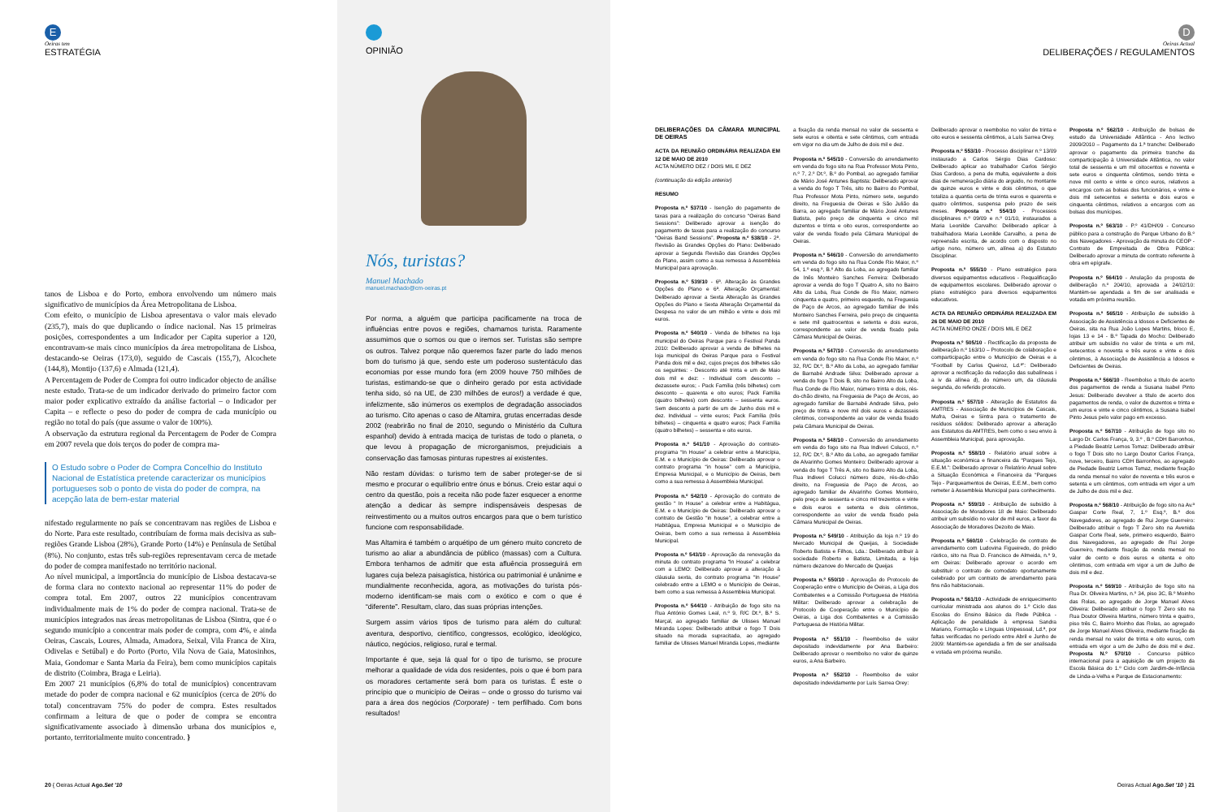E
Oeiras tem
ESTRATÉGIA
tanos de Lisboa e do Porto, embora envolvendo um número mais significativo de municípios da Área Metropolitana de Lisboa.
Com efeito, o município de Lisboa apresentava o valor mais elevado (235,7), mais do que duplicando o índice nacional. Nas 15 primeiras posições, correspondentes a um Indicador per Capita superior a 120, encontravam-se mais cinco municípios da área metropolitana de Lisboa, destacando-se Oeiras (173,0), seguido de Cascais (155,7), Alcochete (144,8), Montijo (137,6) e Almada (121,4).
A Percentagem de Poder de Compra foi outro indicador objecto de análise neste estudo. Trata-se de um indicador derivado do primeiro factor com maior poder explicativo extraído da análise factorial – o Indicador per Capita – e reflecte o peso do poder de compra de cada município ou região no total do país (que assume o valor de 100%).
A observação da estrutura regional da Percentagem de Poder de Compra em 2007 revela que dois terços do poder de compra ma-
O Estudo sobre o Poder de Compra Concelhio do Instituto Nacional de Estatística pretende caracterizar os municípios portugueses sob o ponto de vista do poder de compra, na acepção lata de bem-estar material
nifestado regularmente no país se concentravam nas regiões de Lisboa e do Norte. Para este resultado, contribuíam de forma mais decisiva as sub-regiões Grande Lisboa (28%), Grande Porto (14%) e Península de Setúbal (8%). No conjunto, estas três sub-regiões representavam cerca de metade do poder de compra manifestado no território nacional.
Ao nível municipal, a importância do município de Lisboa destacava-se de forma clara no contexto nacional ao representar 11% do poder de compra total. Em 2007, outros 22 municípios concentravam individualmente mais de 1% do poder de compra nacional. Trata-se de municípios integrados nas áreas metropolitanas de Lisboa (Sintra, que é o segundo município a concentrar mais poder de compra, com 4%, e ainda Oeiras, Cascais, Loures, Almada, Amadora, Seixal, Vila Franca de Xira, Odivelas e Setúbal) e do Porto (Porto, Vila Nova de Gaia, Matosinhos, Maia, Gondomar e Santa Maria da Feira), bem como municípios capitais de distrito (Coimbra, Braga e Leiria).
Em 2007 21 municípios (6,8% do total de municípios) concentravam metade do poder de compra nacional e 62 municípios (cerca de 20% do total) concentravam 75% do poder de compra. Estes resultados confirmam a leitura de que o poder de compra se encontra significativamente associado à dimensão urbana dos municípios e, portanto, territorialmente muito concentrado. }
20 { Oeiras Actual Ago.Set '10
OPINIÃO
Nós, turistas?
Manuel Machado
manuel.machado@cm-oeiras.pt
Por norma, a alguém que participa pacificamente na troca de influências entre povos e regiões, chamamos turista. Raramente assumimos que o somos ou que o iremos ser. Turistas são sempre os outros. Talvez porque não queremos fazer parte do lado menos bom do turismo já que, sendo este um poderoso sustentáculo das economias por esse mundo fora (em 2009 houve 750 milhões de turistas, estimando-se que o dinheiro gerado por esta actividade tenha sido, só na UE, de 230 milhões de euros!) a verdade é que, infelizmente, são inúmeros os exemplos de degradação associados ao turismo. Cito apenas o caso de Altamira, grutas encerradas desde 2002 (reabrirão no final de 2010, segundo o Ministério da Cultura espanhol) devido à entrada maciça de turistas de todo o planeta, o que levou à propagação de microrganismos, prejudiciais a conservação das famosas pinturas rupestres aí existentes.
Não restam dúvidas: o turismo tem de saber proteger-se de si mesmo e procurar o equilíbrio entre ónus e bónus. Creio estar aqui o centro da questão, pois a receita não pode fazer esquecer a enorme atenção a dedicar às sempre indispensáveis despesas de reinvestimento ou a muitos outros encargos para que o bem turístico funcione com responsabilidade.
Mas Altamira é também o arquétipo de um género muito concreto de turismo ao aliar a abundância de público (massas) com a Cultura. Embora tenhamos de admitir que esta afluência prosseguirá em lugares cuja beleza paisagística, histórica ou patrimonial é unânime e mundialmente reconhecida, agora, as motivações do turista pós-moderno identificam-se mais com o exótico e com o que é “diferente”. Resultam, claro, das suas próprias intenções.
Surgem assim vários tipos de turismo para além do cultural: aventura, desportivo, científico, congressos, ecológico, ideológico, náutico, negócios, religioso, rural e termal.
Importante é que, seja lá qual for o tipo de turismo, se procure melhorar a qualidade de vida dos residentes, pois o que é bom para os moradores certamente será bom para os turistas. É este o princípio que o município de Oeiras – onde o grosso do turismo vai para a área dos negócios (Corporate) - tem perfilhado. Com bons resultados!
D
Oeiras Actual
DELIBERAÇÕES / REGULAMENTOS
DELIBERAÇÕES DA CÂMARA MUNICIPAL DE OEIRAS
ACTA DA REUNIÃO ORDINÁRIA REALIZADA EM 12 DE MAIO DE 2010
ACTA NÚMERO DEZ / DOIS MIL E DEZ
(continuação da edição anterior)
RESUMO
Proposta n.º 537/10 - Isenção do pagamento de taxas para a realização do concurso “Oeiras Band Sessions”: Deliberado aprovar a isenção do pagamento de taxas para a realização do concurso “Oeiras Band Sessions”. Proposta n.º 538/10 - 2ª. Revisão às Grandes Opções do Plano: Deliberado aprovar a Segunda Revisão das Grandes Opções do Plano, assim como a sua remessa à Assembleia Municipal para aprovação.
Proposta n.º 539/10 - 6ª. Alteração às Grandes Opções do Plano e 6ª. Alteração Orçamental: Deliberado aprovar a Sexta Alteração às Grandes Opções do Plano e Sexta Alteração Orçamental da Despesa no valor de um milhão e vinte e dois mil euros.
Proposta n.º 540/10 - Venda de bilhetes na loja municipal do Oeiras Parque para o Festival Panda 2010: Deliberado aprovar a venda de bilhetes na loja municipal do Oeiras Parque para o Festival Panda dois mil e dez, cujos preços dos bilhetes são os seguintes: - Desconto até trinta e um de Maio dois mil e dez: - Individual com desconto – dezassete euros; - Pack Família (três bilhetes) com desconto – quarenta e oito euros; Pack Família (quatro bilhetes) com desconto – sessenta euros. Sem desconto a partir de um de Junho dois mil e dez. Individual – vinte euros; Pack Família (três bilhetes) – cinquenta e quatro euros; Pack Família (quatro bilhetes) – sessenta e oito euros.
Proposta n.º 541/10 - Aprovação do contrato-programa “In House” a celebrar entre a Municípia, E.M. e o Município de Oeiras: Deliberado aprovar o contrato programa “in house” com a Municípia, Empresa Municipal, e o Município de Oeiras, bem como a sua remessa à Assembleia Municipal.
Proposta n.º 542/10 - Aprovação do contrato de gestão “ In House” a celebrar entre a Habitágua, E.M. e o Município de Oeiras: Deliberado aprovar o contrato de Gestão “in house”, a celebrar entre a Habitágua, Empresa Municipal e o Município de Oeiras, bem como a sua remessa à Assembleia Municipal.
Proposta n.º 543/10 - Aprovação da renovação da minuta do contrato programa “In House” a celebrar com a LEMO: Deliberado aprovar a alteração à cláusula sexta, do contrato programa “In House” celebrado entre a LEMO e o Município de Oeiras, bem como a sua remessa à Assembleia Municipal.
Proposta n.º 544/10 - Atribuição de fogo sito na Rua António Gomes Leal, n.º 9, R/C Dt.º, B.º S. Marçal, ao agregado familiar de Ulisses Manuel Miranda Lopes: Deliberado atribuir o fogo T Dois situado na morada supracitada, ao agregado familiar de Ulisses Manuel Miranda Lopes, mediante
a fixação da renda mensal no valor de sessenta e sete euros e oitenta e sete cêntimos, com entrada em vigor no dia um de Julho de dois mil e dez.
Proposta n.º 545/10 - Conversão do arrendamento em venda do fogo sito na Rua Professor Mota Pinto, n.º 7, 2.º Dt.º, B.º do Pombal, ao agregado familiar de Mário José Antunes Baptista: Deliberado aprovar a venda do fogo T Três, sito no Bairro do Pombal, Rua Professor Mota Pinto, número sete, segundo direito, na Freguesia de Oeiras e São Julião da Barra, ao agregado familiar de Mário José Antunes Batista, pelo preço de cinquenta e cinco mil duzentos e trinta e oito euros, correspondente ao valor de venda fixado pela Câmara Municipal de Oeiras.
Proposta n.º 546/10 - Conversão do arrendamento em venda do fogo sito na Rua Conde Rio Maior, n.º 54, 1.º esq.º, B.º Alto da Loba, ao agregado familiar de Inês Monteiro Sanches Ferreira: Deliberado aprovar a venda do fogo T Quatro A, sito no Bairro Alto da Loba, Rua Conde de Rio Maior, número cinquenta e quatro, primeiro esquerdo, na Freguesia de Paço de Arcos, ao agregado familiar de Inês Monteiro Sanches Ferreira, pelo preço de cinquenta e sete mil quatrocentos e setenta e dois euros, correspondente ao valor de venda fixado pela Câmara Municipal de Oeiras.
Proposta n.º 547/10 - Conversão do arrendamento em venda do fogo sito na Rua Conde Rio Maior, n.º 32, R/C Dt.º, B.º Alto da Loba, ao agregado familiar de Barnabé Andrade Silva: Deliberado aprovar a venda do fogo T Dois B, sito no Bairro Alto da Loba, Rua Conde de Rio Maior, número trinta e dois, rés-do-chão direito, na Freguesia de Paço de Arcos, ao agregado familiar de Barnabé Andrade Silva, pelo preço de trinta e nove mil dois euros e dezasseis cêntimos, correspondente ao valor de venda fixado pela Câmara Municipal de Oeiras.
Proposta n.º 548/10 - Conversão do arrendamento em venda do fogo sito na Rua Indiveri Colucci, n.º 12, R/C Dt.º, B.º Alto da Loba, ao agregado familiar de Alvarinho Gomes Monteiro: Deliberado aprovar a venda do fogo T Três A, sito no Bairro Alto da Loba, Rua Indiveri Colucci número doze, rés-do-chão direito, na Freguesia de Paço de Arcos, ao agregado familiar de Alvarinho Gomes Monteiro, pelo preço de sessenta e cinco mil trezentos e vinte e dois euros e setenta e dois cêntimos, correspondente ao valor de venda fixado pela Câmara Municipal de Oeiras.
Proposta n.º 549/10 - Atribuição da loja n.º 19 do Mercado Municipal de Queijas, à Sociedade Roberto Batista e Filhos, Lda.: Deliberado atribuir à sociedade Roberto e Batista, Limitada, a loja número dezanove do Mercado de Queijas
Proposta n.º 550/10 - Aprovação do Protocolo de Cooperação entre o Município de Oeiras, a Liga dos Combatentes e a Comissão Portuguesa de História Militar: Deliberado aprovar a celebração de Protocolo de Cooperação entre o Município de Oeiras, a Liga dos Combatentes e a Comissão Portuguesa de História Militar.
Proposta n.º 551/10 - Reembolso de valor depositado indevidamente por Ana Barbeiro: Deliberado aprovar o reembolso no valor de quinze euros, a Ana Barbeiro.
Proposta n.º 552/10 - Reembolso de valor depositado indevidamente por Luís Sarrea Orey:
Deliberado aprovar o reembolso no valor de trinta e oito euros e sessenta cêntimos, a Luís Sarrea Orey.
Proposta n.º 553/10 - Processo disciplinar n.º 13/09 instaurado a Carlos Sérgio Dias Cardoso: Deliberado aplicar ao trabalhador Carlos Sérgio Dias Cardoso, a pena de multa, equivalente a dois dias de remuneração diária do arguido, no montante de quinze euros e vinte e dois cêntimos, o que totaliza a quantia certa de trinta euros e quarenta e quatro cêntimos, suspensa pelo prazo de seis meses. Proposta n.º 554/10 - Processos disciplinares n.º 09/09 e n.º 01/10, instaurados a Maria Leonilde Carvalho: Deliberado aplicar à trabalhadora Maria Leonilde Carvalho, a pena de repreensão escrita, de acordo com o disposto no artigo nono, número um, alínea a) do Estatuto Disciplinar.
Proposta n.º 555/10 - Plano estratégico para diversos equipamentos educativos - Requalificação de equipamentos escolares. Deliberado aprovar o plano estratégico para diversos equipamentos educativos.
ACTA DA REUNIÃO ORDINÁRIA REALIZADA EM 26 DE MAIO DE 2010
ACTA NÚMERO ONZE / DOIS MIL E DEZ
Proposta n.º 505/10 - Rectificação da proposta de deliberação n.º 163/10 – Protocolo de colaboração e comparticipação entre o Município de Oeiras e a “Football by Carlos Queiroz, Ld.ª”: Deliberado aprovar a rectificação da redacção das subalíneas i a iv da alínea d), do número um, da cláusula segunda, do referido protocolo.
Proposta n.º 557/10 - Alteração de Estatutos da AMTRES - Associação de Municípios de Cascais, Mafra, Oeiras e Sintra para o tratamento de resíduos sólidos: Deliberado aprovar a alteração aos Estatutos da AMTRES, bem como o seu envio à Assembleia Municipal, para aprovação.
Proposta n.º 558/10 - Relatório anual sobre a situação económica e financeira da “Parques Tejo, E.E.M.”: Deliberado aprovar o Relatório Anual sobre a Situação Económica e Financeira da “Parques Tejo - Parqueamentos de Oeiras, E.E.M., bem como remeter à Assembleia Municipal para conhecimento.
Proposta n.º 559/10 - Atribuição de subsídio à Associação de Moradores 18 de Maio: Deliberado atribuir um subsídio no valor de mil euros, a favor da Associação de Moradores Dezoito de Maio.
Proposta n.º 560/10 - Celebração de contrato de arrendamento com Ludovina Figueiredo, do prédio rústico, sito na Rua D. Francisco de Almeida, n.º 9, em Oeiras: Deliberado aprovar o acordo em substituir o contrato de comodato oportunamente celebrado por um contrato de arrendamento para fins não habitacionais.
Proposta n.º 561/10 - Actividade de enriquecimento curricular ministrada aos alunos do 1.º Ciclo das Escolas do Ensino Básico da Rede Pública - Aplicação de penalidade à empresa Sandra Mariano, Formação e Línguas Unipessoal, Ld.ª, por faltas verificadas no período entre Abril e Junho de 2009: Mantém-se agendada a fim de ser analisada e votada em próxima reunião.
Proposta n.º 562/10 - Atribuição de bolsas de estudo da Universidade Atlântica - Ano lectivo 2009/2010 – Pagamento da 1.ª tranche: Deliberado aprovar o pagamento da primeira tranche da comparticipação à Universidade Atlântica, no valor total de sessenta e um mil oitocentos e noventa e sete euros e cinquenta cêntimos, sendo trinta e nove mil cento e vinte e cinco euros, relativos a encargos com as bolsas dos funcionários, e vinte e dois mil setecentos e setenta e dois euros e cinquenta cêntimos, relativos a encargos com as bolsas dos munícipes.
Proposta n.º 563/10 - P.º 41/DH/09 - Concurso público para a construção do Parque Urbano do B.º dos Navegadores - Aprovação da minuta do CEOP - Contrato de Empreitada de Obra Pública: Deliberado aprovar a minuta de contrato referente à obra em epígrafe.
Proposta n.º 564/10 - Anulação da proposta de deliberação n.º 204/10, aprovada a 24/02/10: Mantém-se agendada a fim de ser analisada e votada em próxima reunião.
Proposta n.º 565/10 - Atribuição de subsídio à Associação de Assistência a Idosos e Deficientes de Oeiras, sita na Rua João Lopes Martins, bloco E, lojas 13 e 14 - B.º Tapada do Mocho: Deliberado atribuir um subsídio no valor de trinta e um mil, setecentos e noventa e três euros e vinte e dois cêntimos, à Associação de Assistência a Idosos e Deficientes de Oeiras.
Proposta n.º 566/10 - Reembolso a título de acerto dos pagamentos de renda a Susana Isabel Pinto Jesus: Deliberado devolver a título de acerto dos pagamentos de renda, o valor de duzentos e trinta e um euros e vinte e cinco cêntimos, a Susana Isabel Pinto Jesus pelo valor pago em excesso.
Proposta n.º 567/10 - Atribuição de fogo sito no Largo Dr. Carlos França, 9, 3.º , B.º CDH Barronhos, a Piedade Beatriz Lemos Tomaz: Deliberado atribuir o fogo T Dois sito no Largo Doutor Carlos França, nove, terceiro, Bairro CDH Barronhos, ao agregado de Piedade Beatriz Lemos Tomaz, mediante fixação da renda mensal no valor de noventa e três euros e setenta e um cêntimos, com entrada em vigor a um de Julho de dois mil e dez.
Proposta n.º 568/10 - Atribuição de fogo sito na Av.ª Gaspar Corte Real, 7, 1.º Esq.º, B.º dos Navegadores, ao agregado de Rui Jorge Guerreiro: Deliberado atribuir o fogo T Zero sito na Avenida Gaspar Corte Real, sete, primeiro esquerdo, Bairro dos Navegadores, ao agregado de Rui Jorge Guerreiro, mediante fixação da renda mensal no valor de cento e dois euros e oitenta e oito cêntimos, com entrada em vigor a um de Julho de dois mil e dez.
Proposta n.º 569/10 - Atribuição de fogo sito na Rua Dr. Oliveira Martins, n.º 34, piso 3C, B.º Moinho das Rolas, ao agregado de Jorge Manuel Alves Oliveira: Deliberado atribuir o fogo T Zero sito na Rua Doutor Oliveira Martins, número trinta e quatro, piso três C, Bairro Moinho das Rolas, ao agregado de Jorge Manuel Alves Oliveira, mediante fixação da renda mensal no valor de trinta e oito euros, com entrada em vigor a um de Julho de dois mil e dez. Proposta N.º 570/10 - Concurso público internacional para a aquisição de um projecto da Escola Básica do 1.º Ciclo com Jardim-de-Infância de Linda-a-Velha e Parque de Estacionamento:
Oeiras Actual Ago.Set '10 } 21